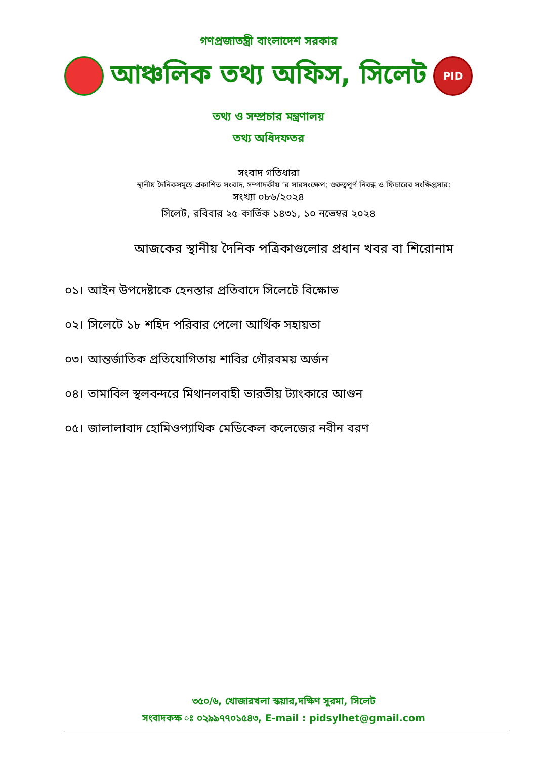গণপ্রজাতন্ত্রী বাংলাদেশ সরকার
আঞ্চলিক তথ্য অফিস, সিলেট PID
তথ্য ও সম্প্রচার মন্ত্রণালয়
তথ্য অধিদফতর
সংবাদ গতিধারা
স্থানীয় দৈনিকসমূহে প্রকাশিত সংবাদ, সম্পাদকীয় ’র সারসংক্ষেপ; গুরুত্বপূর্ণ নিবন্ধ ও ফিচারের সংক্ষিপ্তসার:
সংখ্যা ০৮৬/২০২৪
সিলেট, রবিবার ২৫ কার্তিক ১৪৩১, ১০ নভেম্বর ২০২৪
আজকের স্থানীয় দৈনিক পত্রিকাগুলোর প্রধান খবর বা শিরোনাম
০১। আইন উপদেষ্টাকে হেনস্তার প্রতিবাদে সিলেটে বিক্ষোভ
০২। সিলেটে ১৮ শহিদ পরিবার পেলো আর্থিক সহায়তা
০৩। আন্তর্জাতিক প্রতিযোগিতায় শাবির গৌরবময় অর্জন
০৪। তামাবিল স্থলবন্দরে মিথানলবাহী ভারতীয় ট্যাংকারে আগুন
০৫। জালালাবাদ হোমিওপ্যাথিক মেডিকেল কলেজের নবীন বরণ
৩৫০/৬, খোজারখলা স্কয়ার,দক্ষিণ সুরমা, সিলেট
সংবাদকক্ষ ঃ ০২৯৯৭৭০১৫৪৩, E-mail : pidsylhet@gmail.com